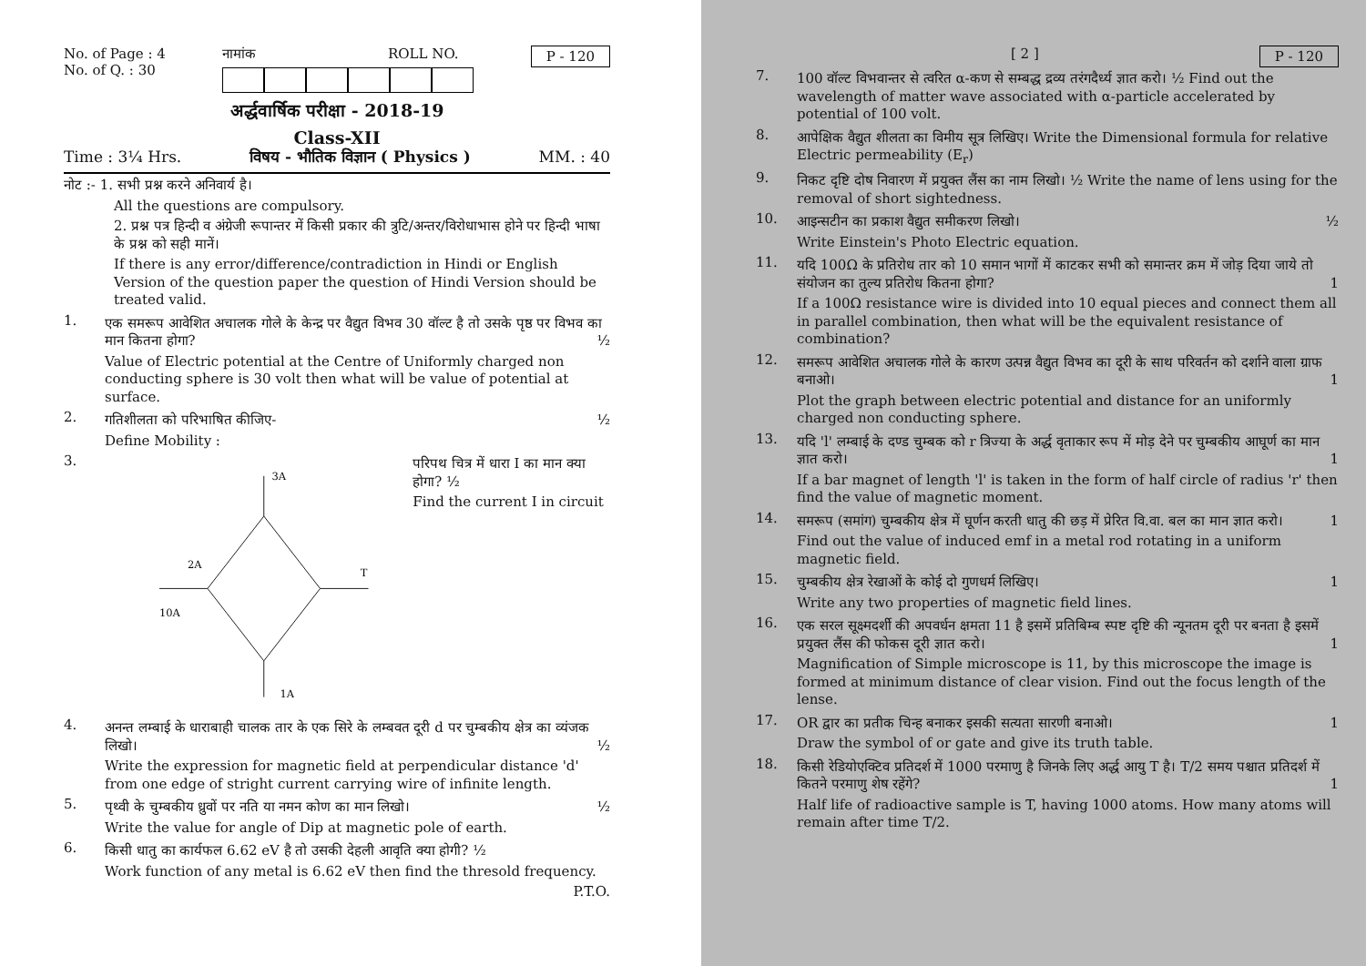No. of Page : 4
No. of Q. : 30
नामांक ROLL NO. P - 120
अर्द्धवार्षिक परीक्षा - 2018-19
Class-XII
Time : 3¼ Hrs. विषय - भौतिक विज्ञान ( Physics ) MM. : 40
नोट :- 1. सभी प्रश्न करने अनिवार्य है।
All the questions are compulsory.
2. प्रश्न पत्र हिन्दी व अंग्रेजी रूपान्तर में किसी प्रकार की त्रुटि/अन्तर/विरोधाभास होने पर हिन्दी भाषा के प्रश्न को सही मानें।
If there is any error/difference/contradiction in Hindi or English Version of the question paper the question of Hindi Version should be treated valid.
1.
एक समरूप आवेशित अचालक गोले के केन्द्र पर वैद्युत विभव 30 वॉल्ट है तो उसके पृष्ठ पर विभव का मान कितना होगा? ½
Value of Electric potential at the Centre of Uniformly charged non conducting sphere is 30 volt then what will be value of potential at surface.
2.
गतिशीलता को परिभाषित कीजिए- ½
Define Mobility :
3.
3A
2A
T
10A
1A
परिपथ चित्र में धारा I का मान क्या होगा? ½
Find the current I in circuit
4.
अनन्त लम्बाई के धाराबाही चालक तार के एक सिरे के लम्बवत दूरी d पर चुम्बकीय क्षेत्र का व्यंजक लिखो। ½
Write the expression for magnetic field at perpendicular distance 'd' from one edge of stright current carrying wire of infinite length.
5.
पृथ्वी के चुम्बकीय ध्रुवों पर नति या नमन कोण का मान लिखो। ½
Write the value for angle of Dip at magnetic pole of earth.
6.
किसी धातु का कार्यफल 6.62 eV है तो उसकी देहली आवृति क्या होगी? ½
Work function of any metal is 6.62 eV then find the thresold frequency.
P.T.O.
[ 2 ] P - 120
7.
100 वॉल्ट विभवान्तर से त्वरित α-कण से सम्बद्ध द्रव्य तरंगदैर्ध्य ज्ञात करो। ½ Find out the wavelength of matter wave associated with α-particle accelerated by potential of 100 volt.
8.
आपेक्षिक वैद्युत शीलता का विमीय सूत्र लिखिए। Write the Dimensional formula for relative Electric permeability (E<sub>r</sub>)
9.
निकट दृष्टि दोष निवारण में प्रयुक्त लैंस का नाम लिखो। ½ Write the name of lens using for the removal of short sightedness.
10.
आइन्सटीन का प्रकाश वैद्युत समीकरण लिखो। ½
Write Einstein's Photo Electric equation.
11.
यदि 100Ω के प्रतिरोध तार को 10 समान भागों में काटकर सभी को समान्तर क्रम में जोड़ दिया जाये तो संयोजन का तुल्य प्रतिरोध कितना होगा? 1
If a 100Ω resistance wire is divided into 10 equal pieces and connect them all in parallel combination, then what will be the equivalent resistance of combination?
12.
समरूप आवेशित अचालक गोले के कारण उत्पन्न वैद्युत विभव का दूरी के साथ परिवर्तन को दर्शाने वाला ग्राफ बनाओ। 1
Plot the graph between electric potential and distance for an uniformly charged non conducting sphere.
13.
यदि 'l' लम्बाई के दण्ड चुम्बक को r त्रिज्या के अर्द्ध वृताकार रूप में मोड़ देने पर चुम्बकीय आघूर्ण का मान ज्ञात करो। 1
If a bar magnet of length 'l' is taken in the form of half circle of radius 'r' then find the value of magnetic moment.
14.
समरूप (समांग) चुम्बकीय क्षेत्र में घूर्णन करती धातु की छड़ में प्रेरित वि.वा. बल का मान ज्ञात करो। 1
Find out the value of induced emf in a metal rod rotating in a uniform magnetic field.
15.
चुम्बकीय क्षेत्र रेखाओं के कोई दो गुणधर्म लिखिए। 1
Write any two properties of magnetic field lines.
16.
एक सरल सूक्ष्मदर्शी की अपवर्धन क्षमता 11 है इसमें प्रतिबिम्ब स्पष्ट दृष्टि की न्यूनतम दूरी पर बनता है इसमें प्रयुक्त लैंस की फोकस दूरी ज्ञात करो। 1
Magnification of Simple microscope is 11, by this microscope the image is formed at minimum distance of clear vision. Find out the focus length of the lense.
17.
OR द्वार का प्रतीक चिन्ह बनाकर इसकी सत्यता सारणी बनाओ। 1
Draw the symbol of or gate and give its truth table.
18.
किसी रेडियोएक्टिव प्रतिदर्श में 1000 परमाणु है जिनके लिए अर्द्ध आयु T है। T/2 समय पश्चात प्रतिदर्श में कितने परमाणु शेष रहेंगे? 1
Half life of radioactive sample is T, having 1000 atoms. How many atoms will remain after time T/2.